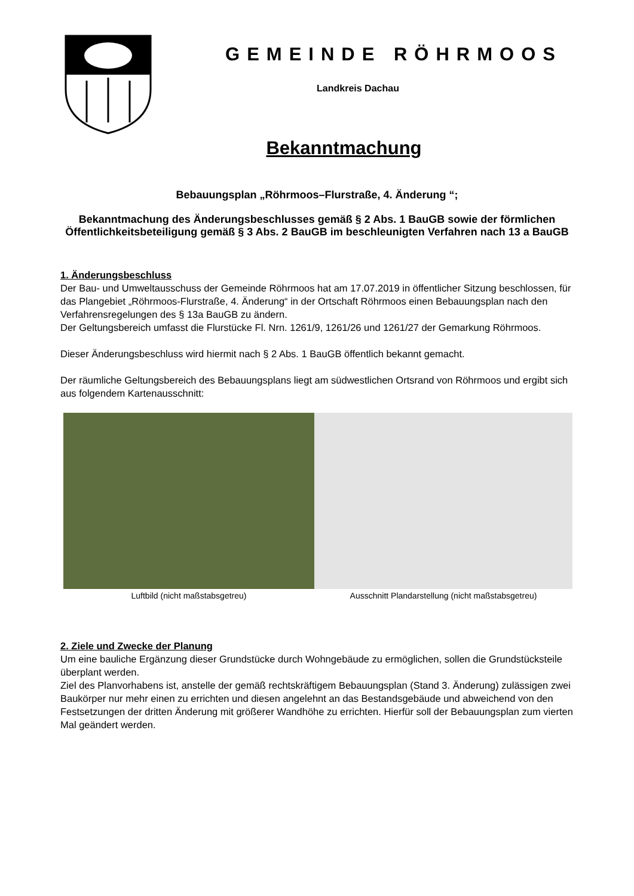GEMEINDE RÖHRMOOS
Landkreis Dachau
Bekanntmachung
Bebauungsplan „Röhrmoos–Flurstraße, 4. Änderung “;
Bekanntmachung des Änderungsbeschlusses gemäß § 2 Abs. 1 BauGB sowie der förmlichen Öffentlichkeitsbeteiligung gemäß § 3 Abs. 2 BauGB im beschleunigten Verfahren nach 13 a BauGB
1. Änderungsbeschluss
Der Bau- und Umweltausschuss der Gemeinde Röhrmoos hat am 17.07.2019 in öffentlicher Sitzung beschlossen, für das Plangebiet „Röhrmoos-Flurstraße, 4. Änderung“ in der Ortschaft Röhrmoos einen Bebauungsplan nach den Verfahrensregelungen des § 13a BauGB zu ändern.
Der Geltungsbereich umfasst die Flurstücke Fl. Nrn. 1261/9, 1261/26 und 1261/27 der Gemarkung Röhrmoos.
Dieser Änderungsbeschluss wird hiermit nach § 2 Abs. 1 BauGB öffentlich bekannt gemacht.
Der räumliche Geltungsbereich des Bebauungsplans liegt am südwestlichen Ortsrand von Röhrmoos und ergibt sich aus folgendem Kartenausschnitt:
Luftbild (nicht maßstabsgetreu)
Ausschnitt Plandarstellung (nicht maßstabsgetreu)
2. Ziele und Zwecke der Planung
Um eine bauliche Ergänzung dieser Grundstücke durch Wohngebäude zu ermöglichen, sollen die Grundstücksteile überplant werden.
Ziel des Planvorhabens ist, anstelle der gemäß rechtskräftigem Bebauungsplan (Stand 3. Änderung) zulässigen zwei Baukörper nur mehr einen zu errichten und diesen angelehnt an das Bestandsgebäude und abweichend von den Festsetzungen der dritten Änderung mit größerer Wandhöhe zu errichten. Hierfür soll der Bebauungsplan zum vierten Mal geändert werden.